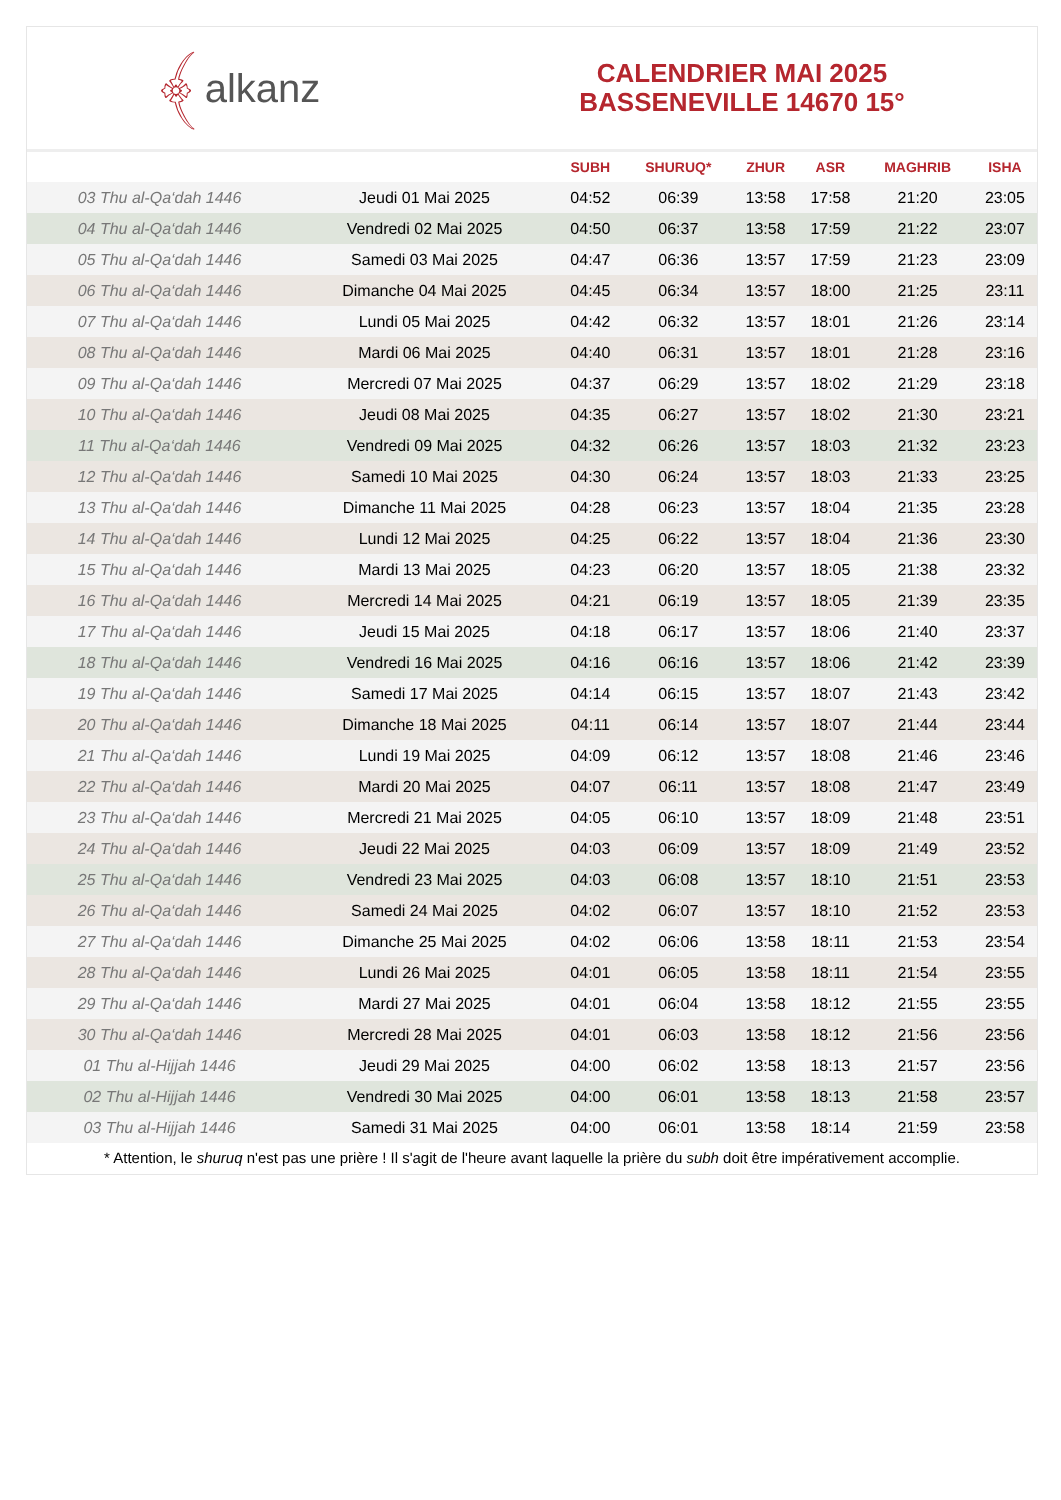﴾ alkanz
CALENDRIER MAI 2025
BASSENEVILLE 14670 15°
| | | SUBH | SHURUQ* | ZHUR | ASR | MAGHRIB | ISHA |
| --- | --- | --- | --- | --- | --- | --- | --- |
| 03 Thu al-Qa‘dah 1446 | Jeudi 01 Mai 2025 | 04:52 | 06:39 | 13:58 | 17:58 | 21:20 | 23:05 |
| 04 Thu al-Qa‘dah 1446 | Vendredi 02 Mai 2025 | 04:50 | 06:37 | 13:58 | 17:59 | 21:22 | 23:07 |
| 05 Thu al-Qa‘dah 1446 | Samedi 03 Mai 2025 | 04:47 | 06:36 | 13:57 | 17:59 | 21:23 | 23:09 |
| 06 Thu al-Qa‘dah 1446 | Dimanche 04 Mai 2025 | 04:45 | 06:34 | 13:57 | 18:00 | 21:25 | 23:11 |
| 07 Thu al-Qa‘dah 1446 | Lundi 05 Mai 2025 | 04:42 | 06:32 | 13:57 | 18:01 | 21:26 | 23:14 |
| 08 Thu al-Qa‘dah 1446 | Mardi 06 Mai 2025 | 04:40 | 06:31 | 13:57 | 18:01 | 21:28 | 23:16 |
| 09 Thu al-Qa‘dah 1446 | Mercredi 07 Mai 2025 | 04:37 | 06:29 | 13:57 | 18:02 | 21:29 | 23:18 |
| 10 Thu al-Qa‘dah 1446 | Jeudi 08 Mai 2025 | 04:35 | 06:27 | 13:57 | 18:02 | 21:30 | 23:21 |
| 11 Thu al-Qa‘dah 1446 | Vendredi 09 Mai 2025 | 04:32 | 06:26 | 13:57 | 18:03 | 21:32 | 23:23 |
| 12 Thu al-Qa‘dah 1446 | Samedi 10 Mai 2025 | 04:30 | 06:24 | 13:57 | 18:03 | 21:33 | 23:25 |
| 13 Thu al-Qa‘dah 1446 | Dimanche 11 Mai 2025 | 04:28 | 06:23 | 13:57 | 18:04 | 21:35 | 23:28 |
| 14 Thu al-Qa‘dah 1446 | Lundi 12 Mai 2025 | 04:25 | 06:22 | 13:57 | 18:04 | 21:36 | 23:30 |
| 15 Thu al-Qa‘dah 1446 | Mardi 13 Mai 2025 | 04:23 | 06:20 | 13:57 | 18:05 | 21:38 | 23:32 |
| 16 Thu al-Qa‘dah 1446 | Mercredi 14 Mai 2025 | 04:21 | 06:19 | 13:57 | 18:05 | 21:39 | 23:35 |
| 17 Thu al-Qa‘dah 1446 | Jeudi 15 Mai 2025 | 04:18 | 06:17 | 13:57 | 18:06 | 21:40 | 23:37 |
| 18 Thu al-Qa‘dah 1446 | Vendredi 16 Mai 2025 | 04:16 | 06:16 | 13:57 | 18:06 | 21:42 | 23:39 |
| 19 Thu al-Qa‘dah 1446 | Samedi 17 Mai 2025 | 04:14 | 06:15 | 13:57 | 18:07 | 21:43 | 23:42 |
| 20 Thu al-Qa‘dah 1446 | Dimanche 18 Mai 2025 | 04:11 | 06:14 | 13:57 | 18:07 | 21:44 | 23:44 |
| 21 Thu al-Qa‘dah 1446 | Lundi 19 Mai 2025 | 04:09 | 06:12 | 13:57 | 18:08 | 21:46 | 23:46 |
| 22 Thu al-Qa‘dah 1446 | Mardi 20 Mai 2025 | 04:07 | 06:11 | 13:57 | 18:08 | 21:47 | 23:49 |
| 23 Thu al-Qa‘dah 1446 | Mercredi 21 Mai 2025 | 04:05 | 06:10 | 13:57 | 18:09 | 21:48 | 23:51 |
| 24 Thu al-Qa‘dah 1446 | Jeudi 22 Mai 2025 | 04:03 | 06:09 | 13:57 | 18:09 | 21:49 | 23:52 |
| 25 Thu al-Qa‘dah 1446 | Vendredi 23 Mai 2025 | 04:03 | 06:08 | 13:57 | 18:10 | 21:51 | 23:53 |
| 26 Thu al-Qa‘dah 1446 | Samedi 24 Mai 2025 | 04:02 | 06:07 | 13:57 | 18:10 | 21:52 | 23:53 |
| 27 Thu al-Qa‘dah 1446 | Dimanche 25 Mai 2025 | 04:02 | 06:06 | 13:58 | 18:11 | 21:53 | 23:54 |
| 28 Thu al-Qa‘dah 1446 | Lundi 26 Mai 2025 | 04:01 | 06:05 | 13:58 | 18:11 | 21:54 | 23:55 |
| 29 Thu al-Qa‘dah 1446 | Mardi 27 Mai 2025 | 04:01 | 06:04 | 13:58 | 18:12 | 21:55 | 23:55 |
| 30 Thu al-Qa‘dah 1446 | Mercredi 28 Mai 2025 | 04:01 | 06:03 | 13:58 | 18:12 | 21:56 | 23:56 |
| 01 Thu al-Hijjah 1446 | Jeudi 29 Mai 2025 | 04:00 | 06:02 | 13:58 | 18:13 | 21:57 | 23:56 |
| 02 Thu al-Hijjah 1446 | Vendredi 30 Mai 2025 | 04:00 | 06:01 | 13:58 | 18:13 | 21:58 | 23:57 |
| 03 Thu al-Hijjah 1446 | Samedi 31 Mai 2025 | 04:00 | 06:01 | 13:58 | 18:14 | 21:59 | 23:58 |
* Attention, le shuruq n'est pas une prière ! Il s'agit de l'heure avant laquelle la prière du subh doit être impérativement accomplie.